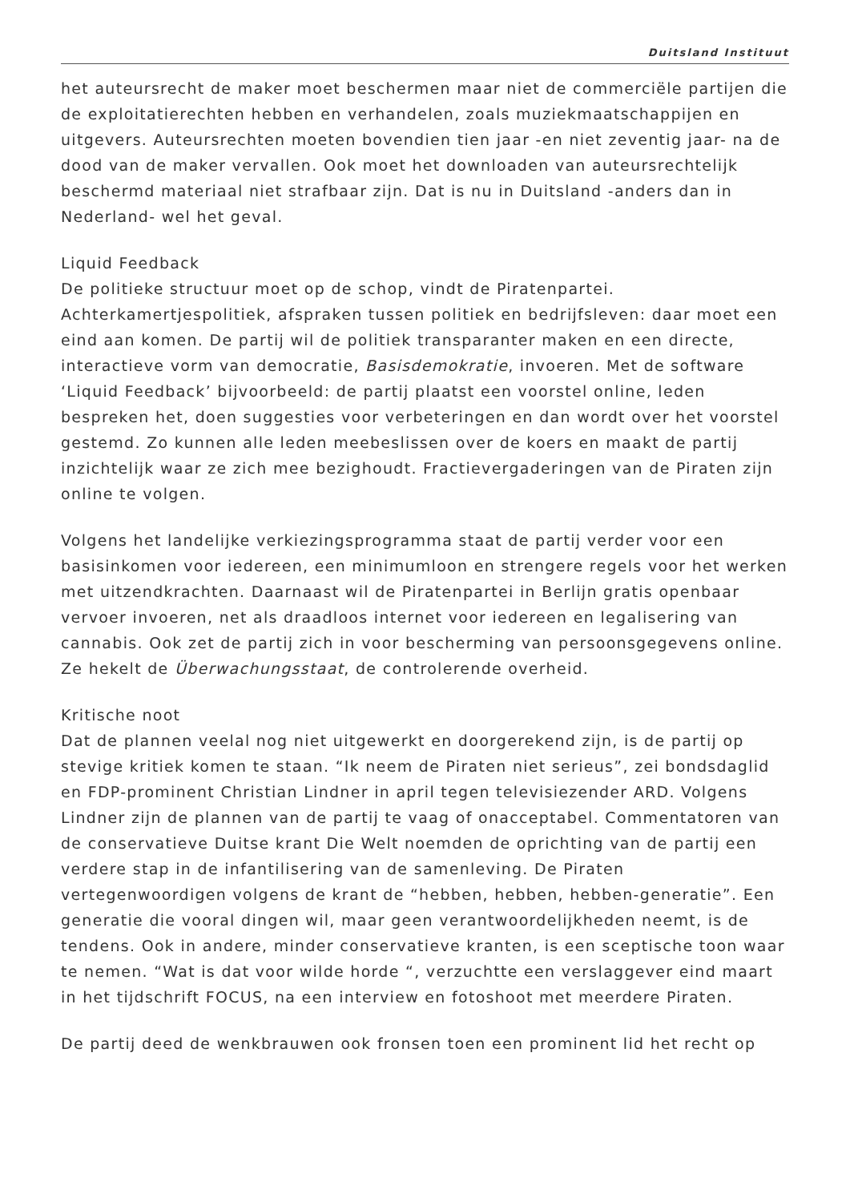Duitsland Instituut
het auteursrecht de maker moet beschermen maar niet de commerciële partijen die de exploitatierechten hebben en verhandelen, zoals muziekmaatschappijen en uitgevers. Auteursrechten moeten bovendien tien jaar -en niet zeventig jaar- na de dood van de maker vervallen. Ook moet het downloaden van auteursrechtelijk beschermd materiaal niet strafbaar zijn. Dat is nu in Duitsland -anders dan in Nederland- wel het geval.
Liquid Feedback
De politieke structuur moet op de schop, vindt de Piratenpartei. Achterkamertjespolitiek, afspraken tussen politiek en bedrijfsleven: daar moet een eind aan komen. De partij wil de politiek transparanter maken en een directe, interactieve vorm van democratie, Basisdemokratie, invoeren. Met de software ‘Liquid Feedback’ bijvoorbeeld: de partij plaatst een voorstel online, leden bespreken het, doen suggesties voor verbeteringen en dan wordt over het voorstel gestemd. Zo kunnen alle leden meebeslissen over de koers en maakt de partij inzichtelijk waar ze zich mee bezighoudt. Fractievergaderingen van de Piraten zijn online te volgen.
Volgens het landelijke verkiezingsprogramma staat de partij verder voor een basisinkomen voor iedereen, een minimumloon en strengere regels voor het werken met uitzendkrachten. Daarnaast wil de Piratenpartei in Berlijn gratis openbaar vervoer invoeren, net als draadloos internet voor iedereen en legalisering van cannabis. Ook zet de partij zich in voor bescherming van persoonsgegevens online. Ze hekelt de Überwachungsstaat, de controlerende overheid.
Kritische noot
Dat de plannen veelal nog niet uitgewerkt en doorgerekend zijn, is de partij op stevige kritiek komen te staan. “Ik neem de Piraten niet serieus”, zei bondsdaglid en FDP-prominent Christian Lindner in april tegen televisiezender ARD. Volgens Lindner zijn de plannen van de partij te vaag of onacceptabel. Commentatoren van de conservatieve Duitse krant Die Welt noemden de oprichting van de partij een verdere stap in de infantilisering van de samenleving. De Piraten vertegenwoordigen volgens de krant de “hebben, hebben, hebben-generatie”. Een generatie die vooral dingen wil, maar geen verantwoordelijkheden neemt, is de tendens. Ook in andere, minder conservatieve kranten, is een sceptische toon waar te nemen. “Wat is dat voor wilde horde “, verzuchtte een verslaggever eind maart in het tijdschrift FOCUS, na een interview en fotoshoot met meerdere Piraten.
De partij deed de wenkbrauwen ook fronsen toen een prominent lid het recht op